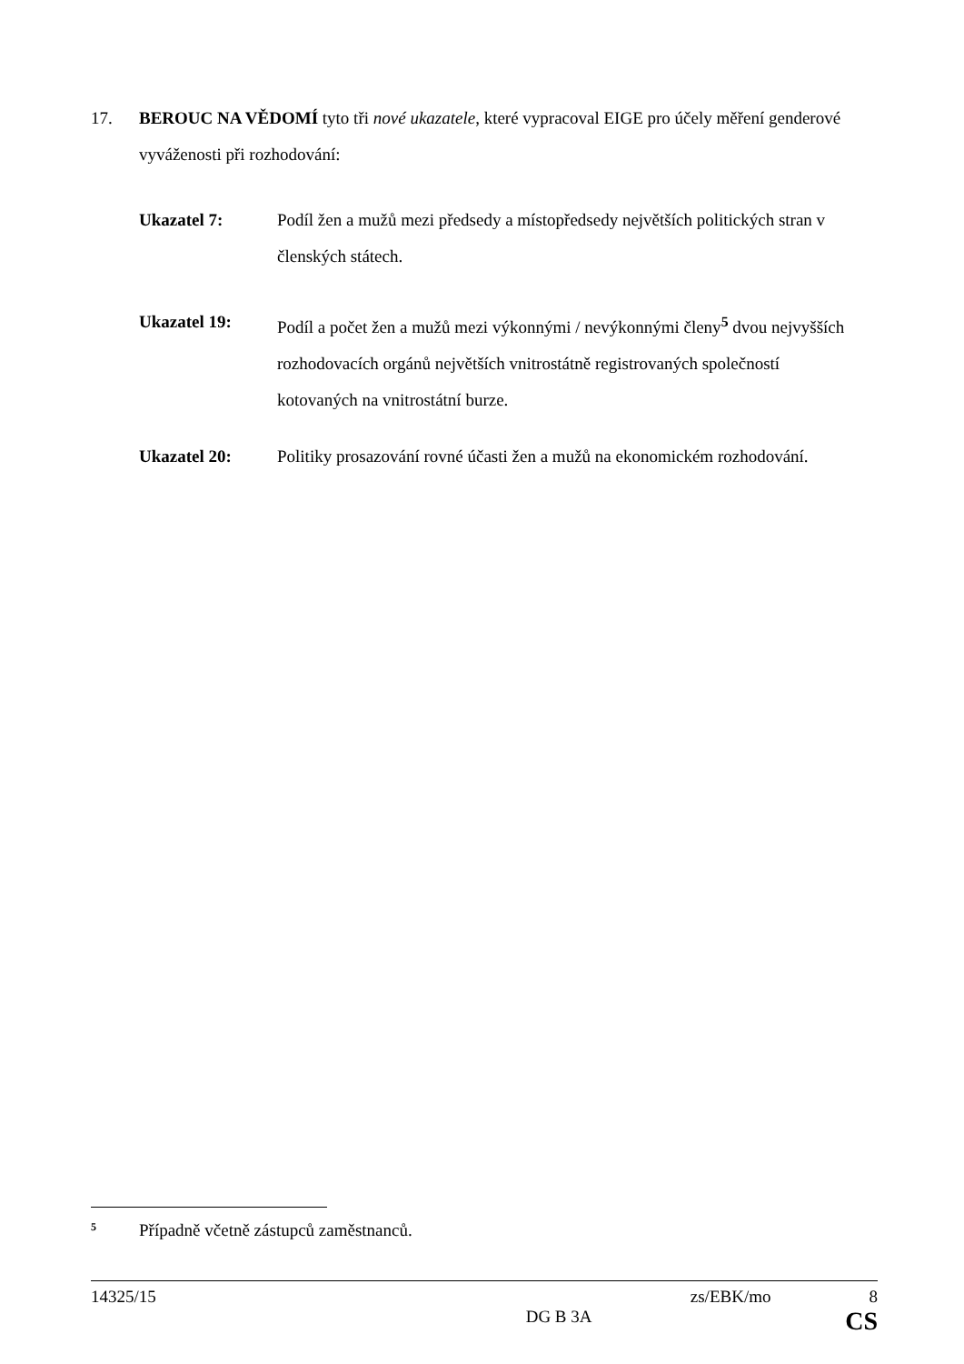17. BEROUC NA VĚDOMÍ tyto tři nové ukazatele, které vypracoval EIGE pro účely měření genderové vyváženosti při rozhodování:
Ukazatel 7: Podíl žen a mužů mezi předsedy a místopředsedy největších politických stran v členských státech.
Ukazatel 19: Podíl a počet žen a mužů mezi výkonnými / nevýkonnými členy<sup>5</sup> dvou nejvyšších rozhodovacích orgánů největších vnitrostátně registrovaných společností kotovaných na vnitrostátní burze.
Ukazatel 20: Politiky prosazování rovné účasti žen a mužů na ekonomickém rozhodování.
5 Případně včetně zástupců zaměstnanců.
14325/15 zs/EBK/mo 8
DG B 3A CS